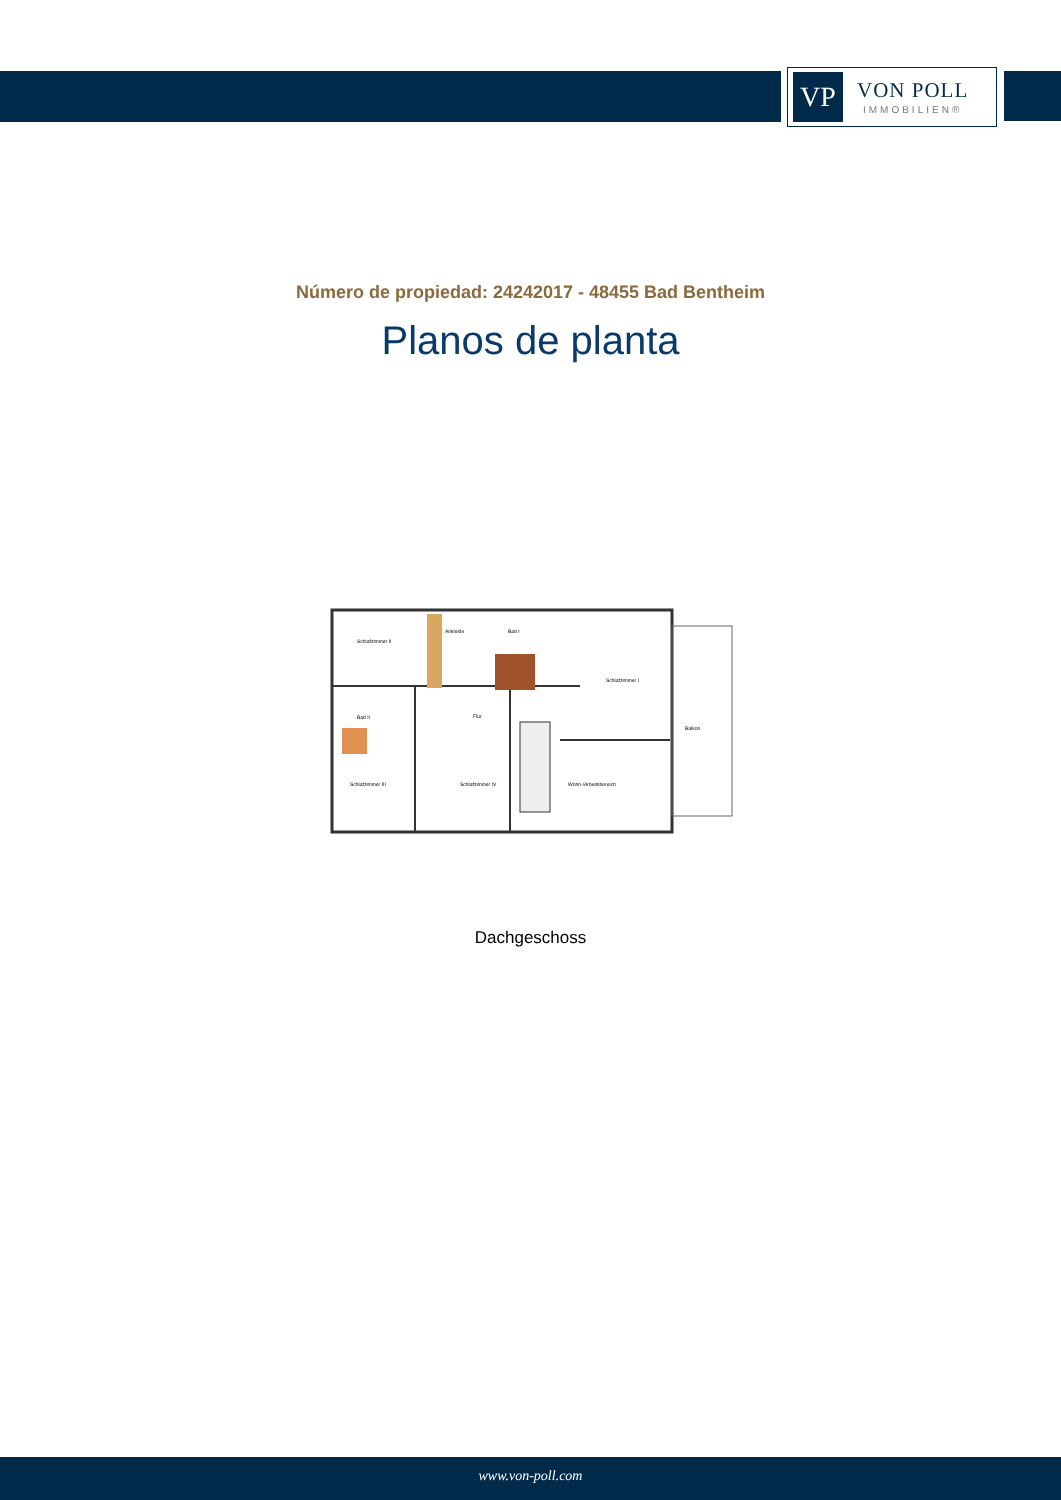VP
VON POLL
IMMOBILIEN®
Número de propiedad: 24242017 - 48455 Bad Bentheim
Planos de planta
Schlafzimmer II
Ankleide
Bad I
Schlafzimmer I
Bad II
Flur
Balkon
Schlafzimmer III
Schlafzimmer IV
Wohn-/Arbeitsbereich
Dachgeschoss
www.von-poll.com